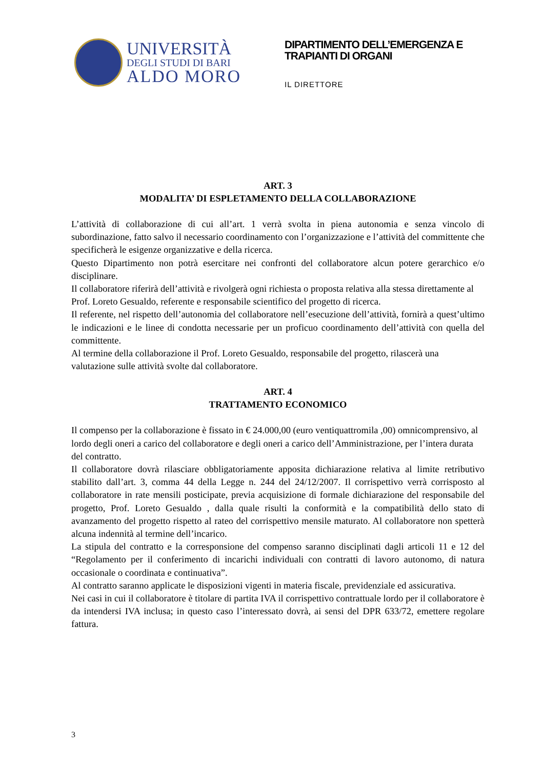UNIVERSITÀ
DEGLI STUDI DI BARI
ALDO MORO
DIPARTIMENTO DELL’EMERGENZA E
TRAPIANTI DI ORGANI
IL DIRETTORE
ART. 3
MODALITA’ DI ESPLETAMENTO DELLA COLLABORAZIONE
L’attività di collaborazione di cui all’art. 1 verrà svolta in piena autonomia e senza vincolo di subordinazione, fatto salvo il necessario coordinamento con l’organizzazione e l’attività del committente che specificherà le esigenze organizzative e della ricerca.
Questo Dipartimento non potrà esercitare nei confronti del collaboratore alcun potere gerarchico e/o disciplinare.
Il collaboratore riferirà dell’attività e rivolgerà ogni richiesta o proposta relativa alla stessa direttamente al Prof. Loreto Gesualdo, referente e responsabile scientifico del progetto di ricerca.
Il referente, nel rispetto dell’autonomia del collaboratore nell’esecuzione dell’attività, fornirà a quest’ultimo le indicazioni e le linee di condotta necessarie per un proficuo coordinamento dell’attività con quella del committente.
Al termine della collaborazione il Prof. Loreto Gesualdo, responsabile del progetto, rilascerà una valutazione sulle attività svolte dal collaboratore.
ART. 4
TRATTAMENTO ECONOMICO
Il compenso per la collaborazione è fissato in € 24.000,00 (euro ventiquattromila ,00) omnicomprensivo, al lordo degli oneri a carico del collaboratore e degli oneri a carico dell’Amministrazione, per l’intera durata del contratto.
Il collaboratore dovrà rilasciare obbligatoriamente apposita dichiarazione relativa al limite retributivo stabilito dall’art. 3, comma 44 della Legge n. 244 del 24/12/2007. Il corrispettivo verrà corrisposto al collaboratore in rate mensili posticipate, previa acquisizione di formale dichiarazione del responsabile del progetto, Prof. Loreto Gesualdo , dalla quale risulti la conformità e la compatibilità dello stato di avanzamento del progetto rispetto al rateo del corrispettivo mensile maturato. Al collaboratore non spetterà alcuna indennità al termine dell’incarico.
La stipula del contratto e la corresponsione del compenso saranno disciplinati dagli articoli 11 e 12 del “Regolamento per il conferimento di incarichi individuali con contratti di lavoro autonomo, di natura occasionale o coordinata e continuativa”.
Al contratto saranno applicate le disposizioni vigenti in materia fiscale, previdenziale ed assicurativa.
Nei casi in cui il collaboratore è titolare di partita IVA il corrispettivo contrattuale lordo per il collaboratore è da intendersi IVA inclusa; in questo caso l’interessato dovrà, ai sensi del DPR 633/72, emettere regolare fattura.
3